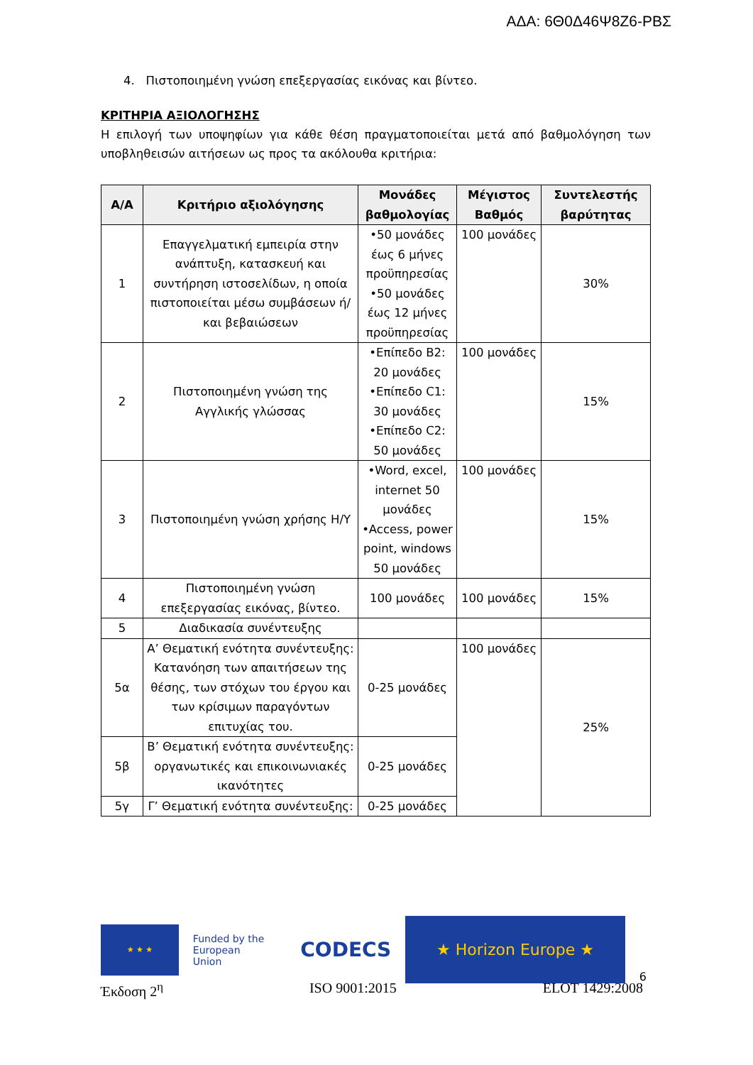ΑΔΑ: 6Θ0Δ46Ψ8Ζ6-ΡΒΣ
4. Πιστοποιημένη γνώση επεξεργασίας εικόνας και βίντεο.
ΚΡΙΤΗΡΙΑ ΑΞΙΟΛΟΓΗΣΗΣ
Η επιλογή των υποψηφίων για κάθε θέση πραγματοποιείται μετά από βαθμολόγηση των υποβληθεισών αιτήσεων ως προς τα ακόλουθα κριτήρια:
| Α/Α | Κριτήριο αξιολόγησης | Μονάδες βαθμολογίας | Μέγιστος Βαθμός | Συντελεστής βαρύτητας |
| --- | --- | --- | --- | --- |
| 1 | Επαγγελματική εμπειρία στην ανάπτυξη, κατασκευή και συντήρηση ιστοσελίδων, η οποία πιστοποιείται μέσω συμβάσεων ή/και βεβαιώσεων | •50 μονάδες έως 6 μήνες προϋπηρεσίας •50 μονάδες έως 12 μήνες προϋπηρεσίας | 100 μονάδες | 30% |
| 2 | Πιστοποιημένη γνώση της Αγγλικής γλώσσας | •Επίπεδο Β2: 20 μονάδες •Επίπεδο C1: 30 μονάδες •Επίπεδο C2: 50 μονάδες | 100 μονάδες | 15% |
| 3 | Πιστοποιημένη γνώση χρήσης Η/Υ | •Word, excel, internet 50 μονάδες •Access, power point, windows 50 μονάδες | 100 μονάδες | 15% |
| 4 | Πιστοποιημένη γνώση επεξεργασίας εικόνας, βίντεο. | 100 μονάδες | 100 μονάδες | 15% |
| 5 | Διαδικασία συνέντευξης | | | |
| 5α | Α’ Θεματική ενότητα συνέντευξης: Κατανόηση των απαιτήσεων της θέσης, των στόχων του έργου και των κρίσιμων παραγόντων επιτυχίας του. | 0-25 μονάδες | 100 μονάδες | 25% |
| 5β | Β’ Θεματική ενότητα συνέντευξης: οργανωτικές και επικοινωνιακές ικανότητες | 0-25 μονάδες | | |
| 5γ | Γ’ Θεματική ενότητα συνέντευξης: | 0-25 μονάδες | | |
★ ★ ★
Funded by the
European Union
CODECS
★ Horizon Europe ★
6
Έκδοση 2<sup>η</sup> ISO 9001:2015 ELOT 1429:2008